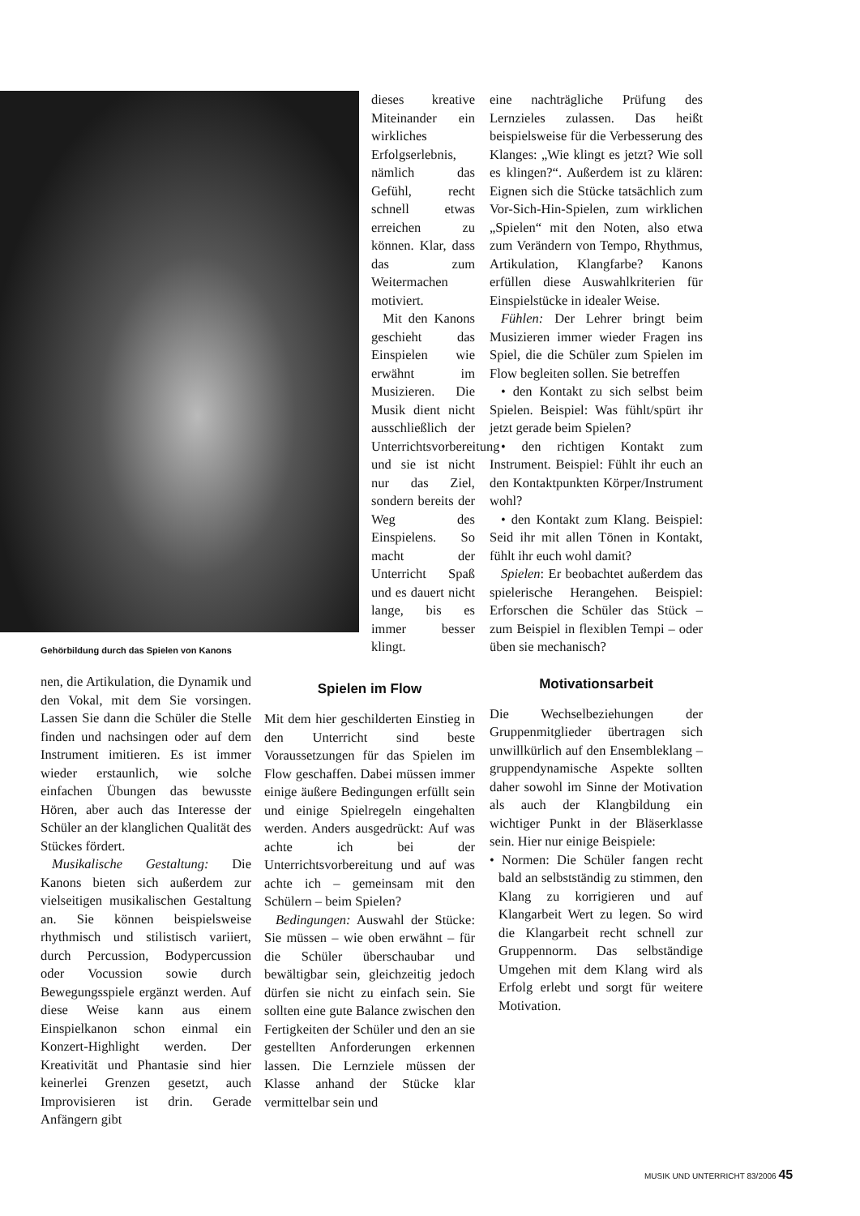dieses kreative Miteinander ein wirkliches Erfolgserlebnis, nämlich das Gefühl, recht schnell etwas erreichen zu können. Klar, dass das zum Weitermachen motiviert.
Mit den Kanons geschieht das Einspielen wie erwähnt im Musizieren. Die Musik dient nicht ausschließlich der Unterrichtsvorbereitung und sie ist nicht nur das Ziel, sondern bereits der Weg des Einspielens. So macht der Unterricht Spaß und es dauert nicht lange, bis es immer besser klingt.
Gehörbildung durch das Spielen von Kanons
nen, die Artikulation, die Dynamik und den Vokal, mit dem Sie vorsingen. Lassen Sie dann die Schüler die Stelle finden und nachsingen oder auf dem Instrument imitieren. Es ist immer wieder erstaunlich, wie solche einfachen Übungen das bewusste Hören, aber auch das Interesse der Schüler an der klanglichen Qualität des Stückes fördert.
Musikalische Gestaltung: Die Kanons bieten sich außerdem zur vielseitigen musikalischen Gestaltung an. Sie können beispielsweise rhythmisch und stilistisch variiert, durch Percussion, Bodypercussion oder Vocussion sowie durch Bewegungsspiele ergänzt werden. Auf diese Weise kann aus einem Einspielkanon schon einmal ein Konzert-Highlight werden. Der Kreativität und Phantasie sind hier keinerlei Grenzen gesetzt, auch Improvisieren ist drin. Gerade Anfängern gibt
Spielen im Flow
Mit dem hier geschilderten Einstieg in den Unterricht sind beste Voraussetzungen für das Spielen im Flow geschaffen. Dabei müssen immer einige äußere Bedingungen erfüllt sein und einige Spielregeln eingehalten werden. Anders ausgedrückt: Auf was achte ich bei der Unterrichtsvorbereitung und auf was achte ich – gemeinsam mit den Schülern – beim Spielen?
Bedingungen: Auswahl der Stücke: Sie müssen – wie oben erwähnt – für die Schüler überschaubar und bewältigbar sein, gleichzeitig jedoch dürfen sie nicht zu einfach sein. Sie sollten eine gute Balance zwischen den Fertigkeiten der Schüler und den an sie gestellten Anforderungen erkennen lassen. Die Lernziele müssen der Klasse anhand der Stücke klar vermittelbar sein und
eine nachträgliche Prüfung des Lernzieles zulassen. Das heißt beispielsweise für die Verbesserung des Klanges: „Wie klingt es jetzt? Wie soll es klingen?“. Außerdem ist zu klären: Eignen sich die Stücke tatsächlich zum Vor-Sich-Hin-Spielen, zum wirklichen „Spielen“ mit den Noten, also etwa zum Verändern von Tempo, Rhythmus, Artikulation, Klangfarbe? Kanons erfüllen diese Auswahlkriterien für Einspielstücke in idealer Weise.
Fühlen: Der Lehrer bringt beim Musizieren immer wieder Fragen ins Spiel, die die Schüler zum Spielen im Flow begleiten sollen. Sie betreffen
• den Kontakt zu sich selbst beim Spielen. Beispiel: Was fühlt/spürt ihr jetzt gerade beim Spielen?
• den richtigen Kontakt zum Instrument. Beispiel: Fühlt ihr euch an den Kontaktpunkten Körper/Instrument wohl?
• den Kontakt zum Klang. Beispiel: Seid ihr mit allen Tönen in Kontakt, fühlt ihr euch wohl damit?
Spielen: Er beobachtet außerdem das spielerische Herangehen. Beispiel: Erforschen die Schüler das Stück – zum Beispiel in flexiblen Tempi – oder üben sie mechanisch?
Motivationsarbeit
Die Wechselbeziehungen der Gruppenmitglieder übertragen sich unwillkürlich auf den Ensembleklang – gruppendynamische Aspekte sollten daher sowohl im Sinne der Motivation als auch der Klangbildung ein wichtiger Punkt in der Bläserklasse sein. Hier nur einige Beispiele:
• Normen: Die Schüler fangen recht bald an selbstständig zu stimmen, den Klang zu korrigieren und auf Klangarbeit Wert zu legen. So wird die Klangarbeit recht schnell zur Gruppennorm. Das selbständige Umgehen mit dem Klang wird als Erfolg erlebt und sorgt für weitere Motivation.
MUSIK UND UNTERRICHT 83/2006 45